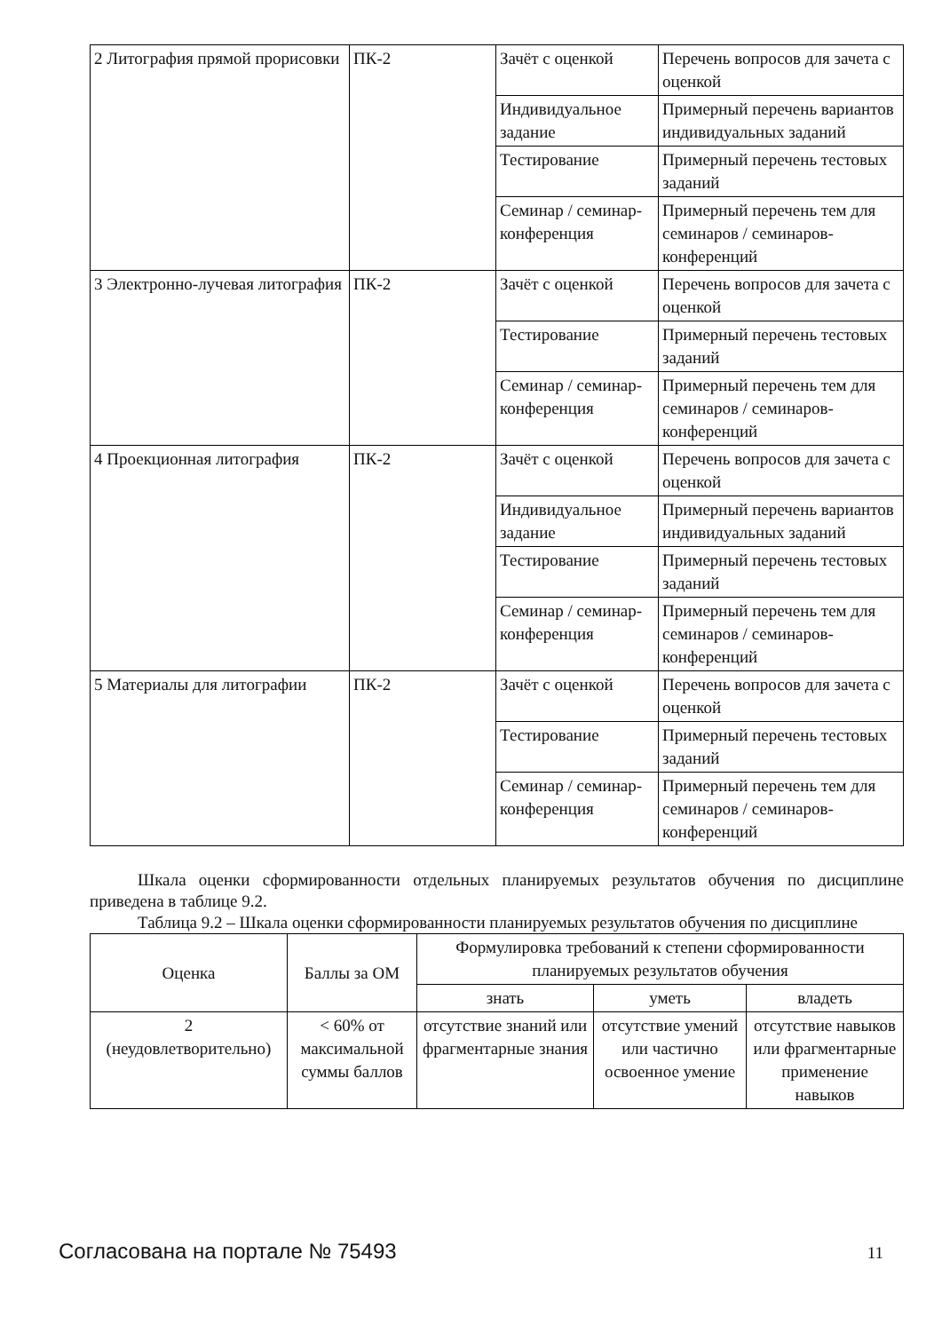| 2 Литография прямой прорисовки | ПК-2 | Зачёт с оценкой | Перечень вопросов для зачета с оценкой |
| | | Индивидуальное задание | Примерный перечень вариантов индивидуальных заданий |
| | | Тестирование | Примерный перечень тестовых заданий |
| | | Семинар / семинар-конференция | Примерный перечень тем для семинаров / семинаров-конференций |
| 3 Электронно-лучевая литография | ПК-2 | Зачёт с оценкой | Перечень вопросов для зачета с оценкой |
| | | Тестирование | Примерный перечень тестовых заданий |
| | | Семинар / семинар-конференция | Примерный перечень тем для семинаров / семинаров-конференций |
| 4 Проекционная литография | ПК-2 | Зачёт с оценкой | Перечень вопросов для зачета с оценкой |
| | | Индивидуальное задание | Примерный перечень вариантов индивидуальных заданий |
| | | Тестирование | Примерный перечень тестовых заданий |
| | | Семинар / семинар-конференция | Примерный перечень тем для семинаров / семинаров-конференций |
| 5 Материалы для литографии | ПК-2 | Зачёт с оценкой | Перечень вопросов для зачета с оценкой |
| | | Тестирование | Примерный перечень тестовых заданий |
| | | Семинар / семинар-конференция | Примерный перечень тем для семинаров / семинаров-конференций |
Шкала оценки сформированности отдельных планируемых результатов обучения по дисциплине приведена в таблице 9.2.
Таблица 9.2 – Шкала оценки сформированности планируемых результатов обучения по дисциплине
| Оценка | Баллы за ОМ | Формулировка требований к степени сформированности планируемых результатов обучения | | |
| --- | --- | --- | --- | --- |
| | | знать | уметь | владеть |
| 2 (неудовлетворительно) | < 60% от максимальной суммы баллов | отсутствие знаний или фрагментарные знания | отсутствие умений или частично освоенное умение | отсутствие навыков или фрагментарные применение навыков |
Согласована на портале № 75493 11